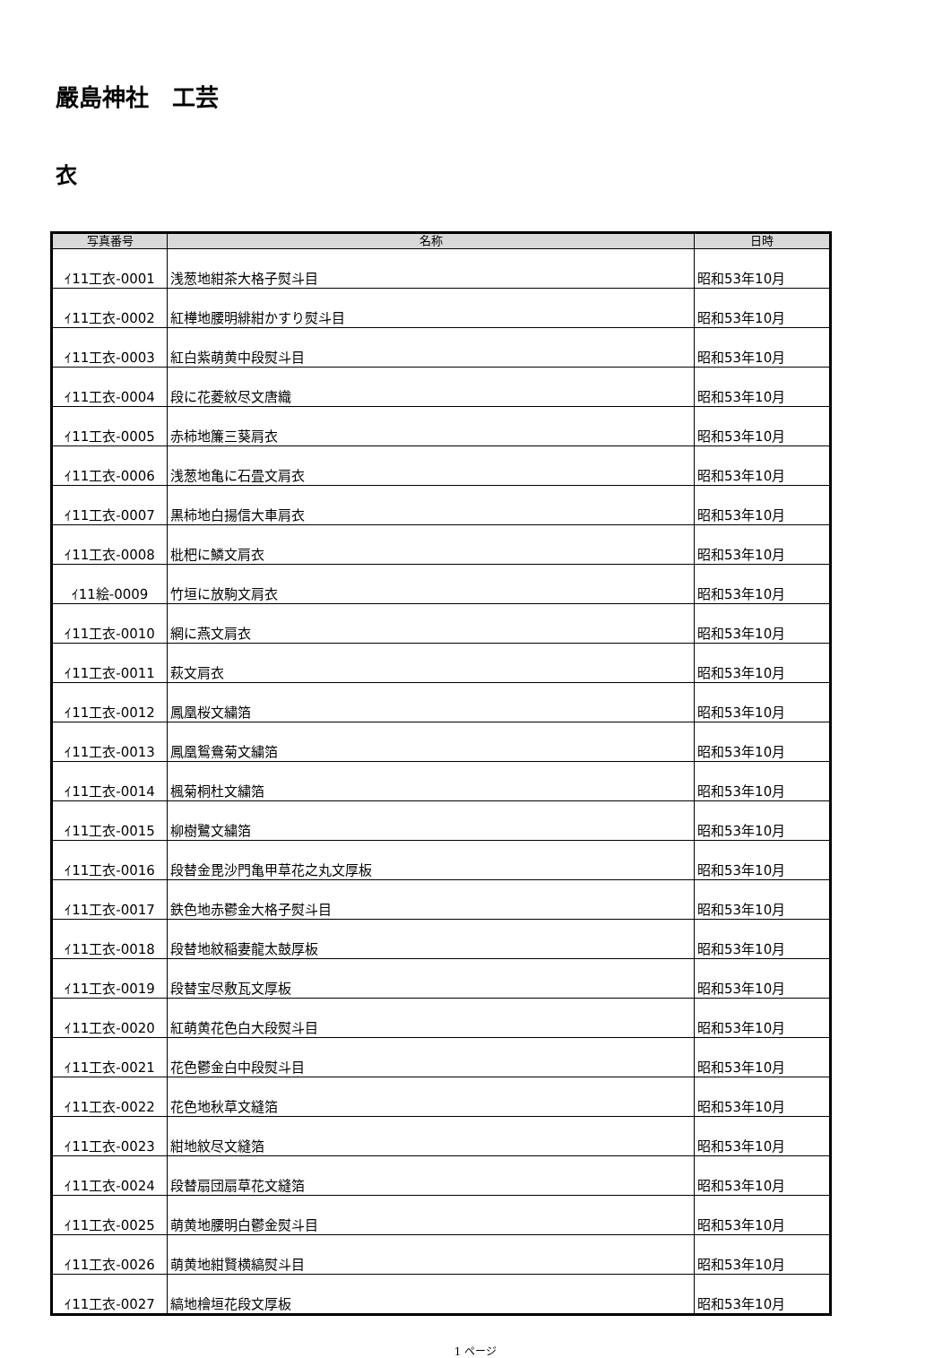嚴島神社　工芸
衣
| 写真番号 | 名称 | 日時 |
| --- | --- | --- |
| ｲ11工衣-0001 | 浅葱地紺茶大格子熨斗目 | 昭和53年10月 |
| ｲ11工衣-0002 | 紅樺地腰明緋紺かすり熨斗目 | 昭和53年10月 |
| ｲ11工衣-0003 | 紅白紫萌黄中段熨斗目 | 昭和53年10月 |
| ｲ11工衣-0004 | 段に花菱紋尽文唐織 | 昭和53年10月 |
| ｲ11工衣-0005 | 赤柿地簾三葵肩衣 | 昭和53年10月 |
| ｲ11工衣-0006 | 浅葱地亀に石畳文肩衣 | 昭和53年10月 |
| ｲ11工衣-0007 | 黒柿地白揚信大車肩衣 | 昭和53年10月 |
| ｲ11工衣-0008 | 枇杷に鱗文肩衣 | 昭和53年10月 |
| ｲ11絵-0009 | 竹垣に放駒文肩衣 | 昭和53年10月 |
| ｲ11工衣-0010 | 網に燕文肩衣 | 昭和53年10月 |
| ｲ11工衣-0011 | 萩文肩衣 | 昭和53年10月 |
| ｲ11工衣-0012 | 鳳凰桜文繍箔 | 昭和53年10月 |
| ｲ11工衣-0013 | 鳳凰鴛鴦菊文繍箔 | 昭和53年10月 |
| ｲ11工衣-0014 | 楓菊桐杜文繍箔 | 昭和53年10月 |
| ｲ11工衣-0015 | 柳樹鷺文繍箔 | 昭和53年10月 |
| ｲ11工衣-0016 | 段替金毘沙門亀甲草花之丸文厚板 | 昭和53年10月 |
| ｲ11工衣-0017 | 鉄色地赤鬱金大格子熨斗目 | 昭和53年10月 |
| ｲ11工衣-0018 | 段替地紋稲妻龍太鼓厚板 | 昭和53年10月 |
| ｲ11工衣-0019 | 段替宝尽敷瓦文厚板 | 昭和53年10月 |
| ｲ11工衣-0020 | 紅萌黄花色白大段熨斗目 | 昭和53年10月 |
| ｲ11工衣-0021 | 花色鬱金白中段熨斗目 | 昭和53年10月 |
| ｲ11工衣-0022 | 花色地秋草文縫箔 | 昭和53年10月 |
| ｲ11工衣-0023 | 紺地紋尽文縫箔 | 昭和53年10月 |
| ｲ11工衣-0024 | 段替扇団扇草花文縫箔 | 昭和53年10月 |
| ｲ11工衣-0025 | 萌黄地腰明白鬱金熨斗目 | 昭和53年10月 |
| ｲ11工衣-0026 | 萌黄地紺賢横縞熨斗目 | 昭和53年10月 |
| ｲ11工衣-0027 | 縞地檜垣花段文厚板 | 昭和53年10月 |
1 ページ